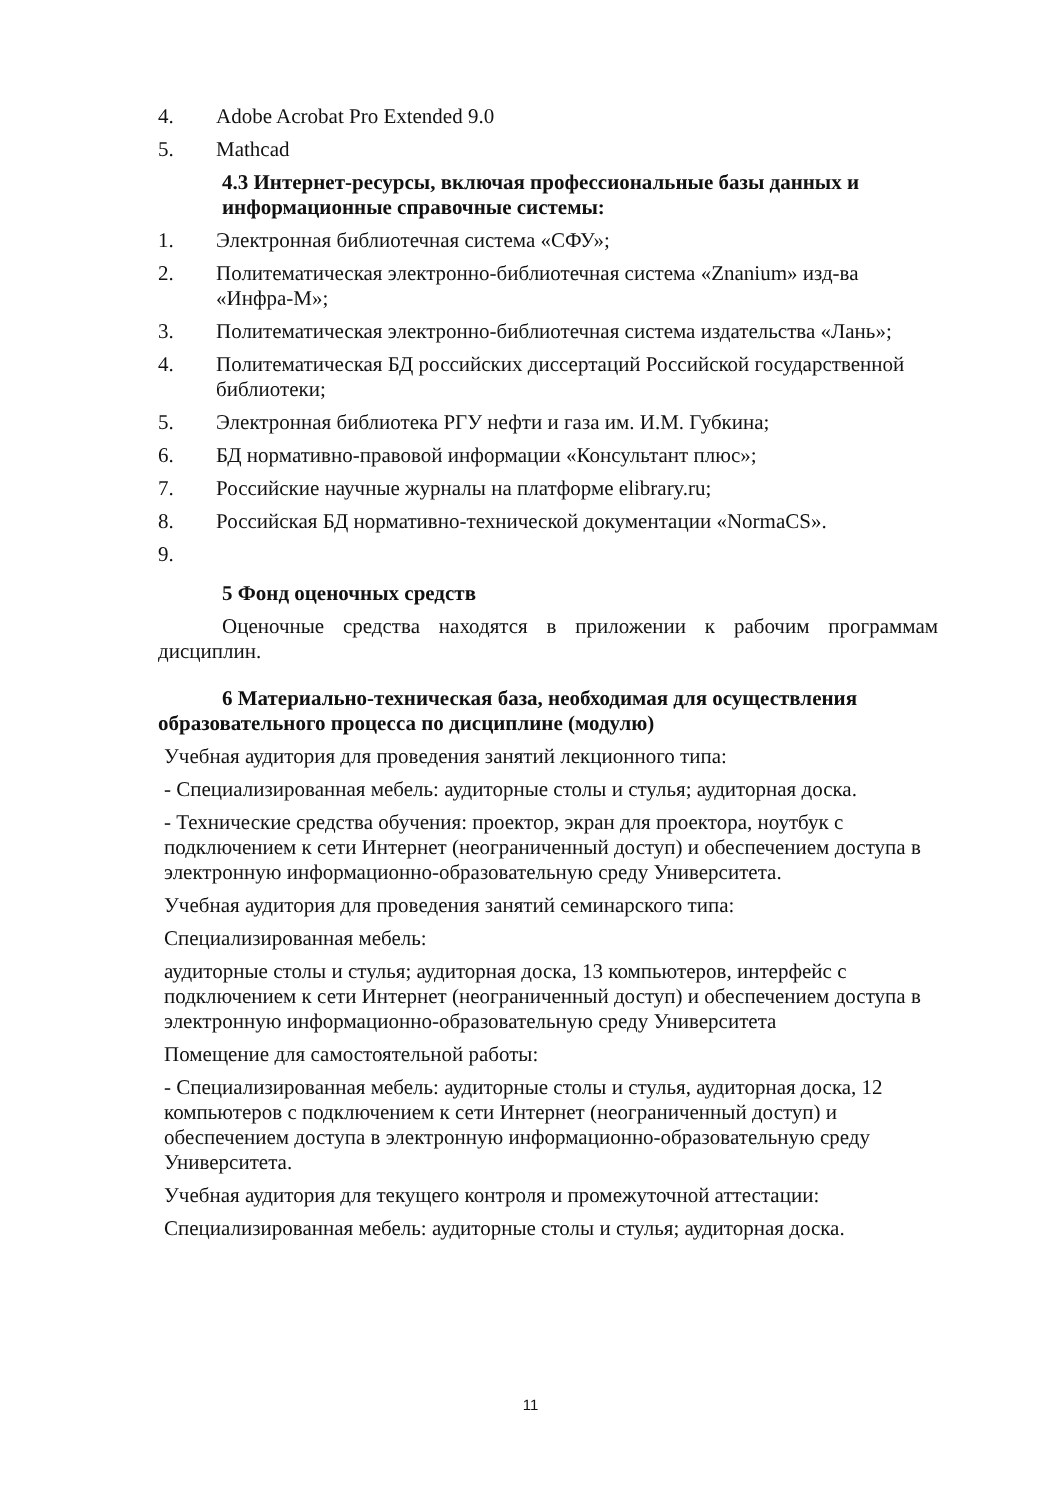4. Adobe Acrobat Pro Extended 9.0
5. Mathcad
4.3 Интернет-ресурсы, включая профессиональные базы данных и информационные справочные системы:
1. Электронная библиотечная система «СФУ»;
2. Политематическая электронно-библиотечная система «Znanium» изд-ва «Инфра-М»;
3. Политематическая электронно-библиотечная система издательства «Лань»;
4. Политематическая БД российских диссертаций Российской государственной библиотеки;
5. Электронная библиотека РГУ нефти и газа им. И.М. Губкина;
6. БД нормативно-правовой информации «Консультант плюс»;
7. Российские научные журналы на платформе elibrary.ru;
8. Российская БД нормативно-технической документации «NormaCS».
9.
5 Фонд оценочных средств
Оценочные средства находятся в приложении к рабочим программам дисциплин.
6 Материально-техническая база, необходимая для осуществления образовательного процесса по дисциплине (модулю)
Учебная аудитория для проведения занятий лекционного типа:
- Специализированная мебель: аудиторные столы и стулья; аудиторная доска.
- Технические средства обучения: проектор, экран для проектора, ноутбук с подключением к сети Интернет (неограниченный доступ) и обеспечением доступа в электронную информационно-образовательную среду Университета.
Учебная аудитория для проведения занятий семинарского типа:
Специализированная мебель:
аудиторные столы и стулья; аудиторная доска, 13 компьютеров, интерфейс с подключением к сети Интернет (неограниченный доступ) и обеспечением доступа в электронную информационно-образовательную среду Университета
Помещение для самостоятельной работы:
- Специализированная мебель: аудиторные столы и стулья, аудиторная доска, 12 компьютеров с подключением к сети Интернет (неограниченный доступ) и обеспечением доступа в электронную информационно-образовательную среду Университета.
Учебная аудитория для текущего контроля и промежуточной аттестации:
Специализированная мебель: аудиторные столы и стулья; аудиторная доска.
11